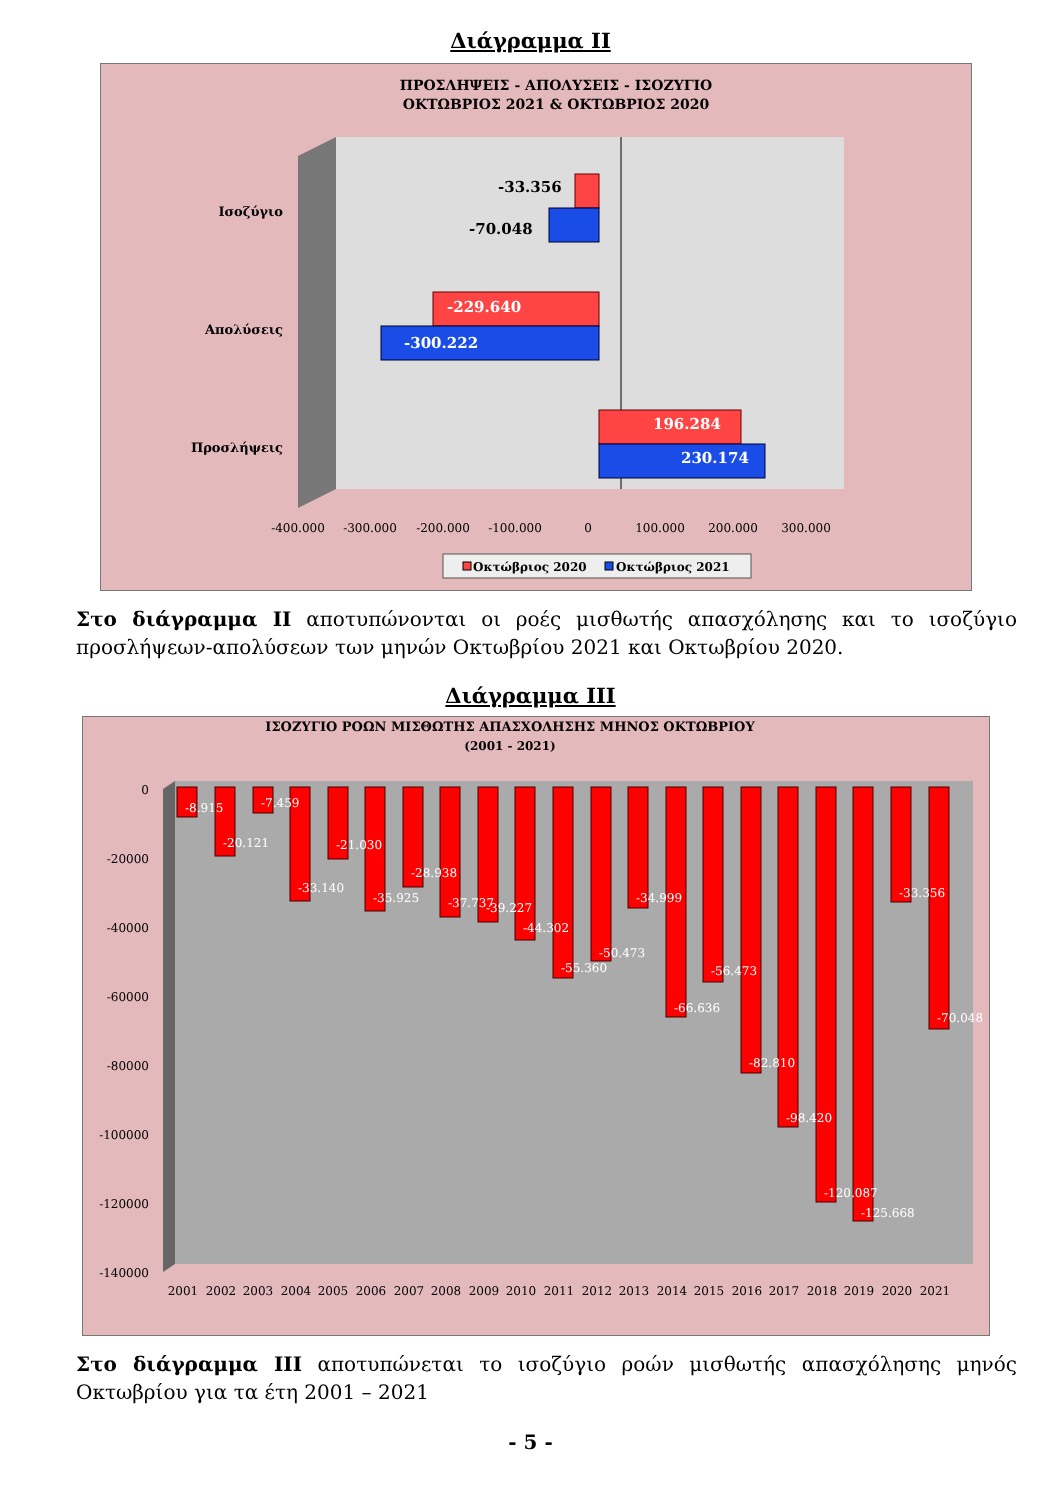Διάγραμμα ΙΙ
ΠΡΟΣΛΗΨΕΙΣ - ΑΠΟΛΥΣΕΙΣ - ΙΣΟΖΥΓΙΟ
ΟΚΤΩΒΡΙΟΣ 2021 & ΟΚΤΩΒΡΙΟΣ 2020
-33.356
-70.048
-229.640
-300.222
196.284
230.174
Ισοζύγιο
Απολύσεις
Προσλήψεις
-400.000
-300.000
-200.000
-100.000
0
100.000
200.000
300.000
Οκτώβριος 2020
Οκτώβριος 2021
Στο διάγραμμα ΙΙ αποτυπώνονται οι ροές μισθωτής απασχόλησης και το ισοζύγιο προσλήψεων-απολύσεων των μηνών Οκτωβρίου 2021 και Οκτωβρίου 2020.
Διάγραμμα ΙΙΙ
ΙΣΟΖΥΓΙΟ ΡΟΩΝ ΜΙΣΘΩΤΗΣ ΑΠΑΣΧΟΛΗΣΗΣ ΜΗΝΟΣ ΟΚΤΩΒΡΙΟΥ
(2001 - 2021)
0
-20000
-40000
-60000
-80000
-100000
-120000
-140000
-8.915
-20.121
-7.459
-33.140
-21.030
-35.925
-28.938
-37.737
-39.227
-44.302
-55.360
-50.473
-34.999
-66.636
-56.473
-82.810
-98.420
-120.087
-125.668
-33.356
-70.048
2001
2002
2003
2004
2005
2006
2007
2008
2009
2010
2011
2012
2013
2014
2015
2016
2017
2018
2019
2020
2021
Στο διάγραμμα ΙΙΙ αποτυπώνεται το ισοζύγιο ροών μισθωτής απασχόλησης μηνός Οκτωβρίου για τα έτη 2001 – 2021
- 5 -